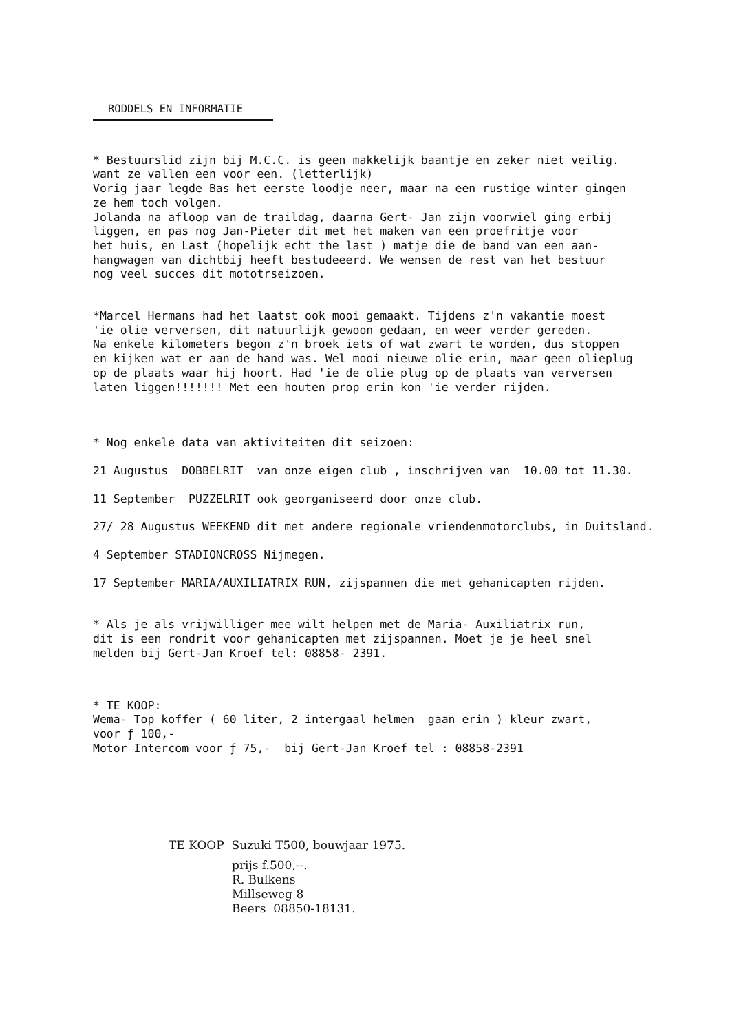RODDELS EN INFORMATIE
* Bestuurslid zijn bij M.C.C. is geen makkelijk baantje en zeker niet veilig. want ze vallen een voor een. (letterlijk) Vorig jaar legde Bas het eerste loodje neer, maar na een rustige winter gingen ze hem toch volgen. Jolanda na afloop van de traildag, daarna Gert- Jan zijn voorwiel ging erbij liggen, en pas nog Jan-Pieter dit met het maken van een proefritje voor het huis, en Last (hopelijk echt the last ) matje die de band van een aan- hangwagen van dichtbij heeft bestudeeerd. We wensen de rest van het bestuur nog veel succes dit mototrseizoen.
*Marcel Hermans had het laatst ook mooi gemaakt. Tijdens z'n vakantie moest 'ie olie verversen, dit natuurlijk gewoon gedaan, en weer verder gereden. Na enkele kilometers begon z'n broek iets of wat zwart te worden, dus stoppen en kijken wat er aan de hand was. Wel mooi nieuwe olie erin, maar geen olieplug op de plaats waar hij hoort. Had 'ie de olie plug op de plaats van verversen laten liggen!!!!!!! Met een houten prop erin kon 'ie verder rijden.
* Nog enkele data van aktiviteiten dit seizoen:
21 Augustus DOBBELRIT van onze eigen club , inschrijven van 10.00 tot 11.30.
11 September PUZZELRIT ook georganiseerd door onze club.
27/ 28 Augustus WEEKEND dit met andere regionale vriendenmotorclubs, in Duitsland.
4 September STADIONCROSS Nijmegen.
17 September MARIA/AUXILIATRIX RUN, zijspannen die met gehanicapten rijden.
* Als je als vrijwilliger mee wilt helpen met de Maria- Auxiliatrix run, dit is een rondrit voor gehanicapten met zijspannen. Moet je je heel snel melden bij Gert-Jan Kroef tel: 08858- 2391.
* TE KOOP: Wema- Top koffer ( 60 liter, 2 intergaal helmen gaan erin ) kleur zwart, voor ƒ 100,- Motor Intercom voor ƒ 75,- bij Gert-Jan Kroef tel : 08858-2391
TE KOOP Suzuki T500, bouwjaar 1975.
prijs f.500,--. R. Bulkens Millseweg 8 Beers 08850-18131.